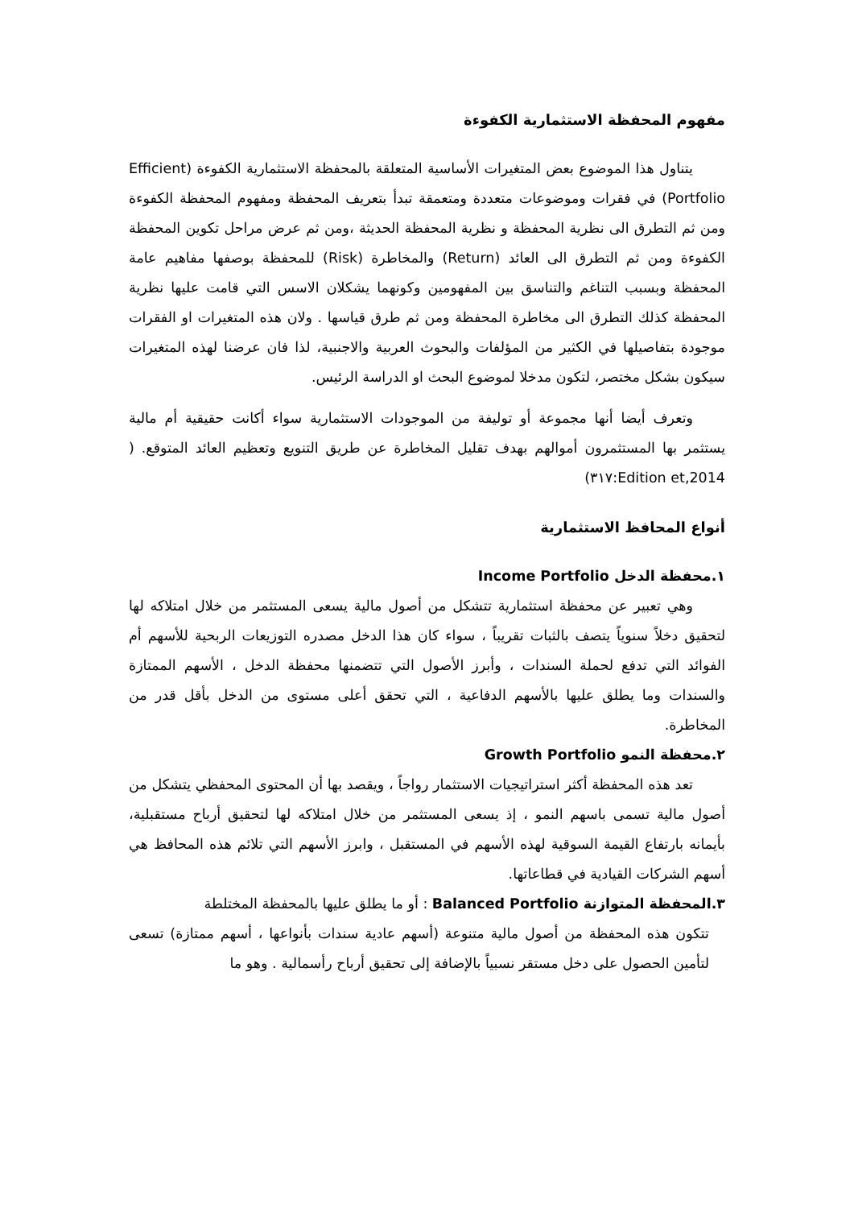مفهوم المحفظة الاستثمارية الكفوءة
يتناول هذا الموضوع بعض المتغيرات الأساسية المتعلقة بالمحفظة الاستثمارية الكفوءة (Efficient Portfolio) في فقرات وموضوعات متعددة ومتعمقة تبدأ بتعريف المحفظة ومفهوم المحفظة الكفوءة ومن ثم التطرق الى نظرية المحفظة و نظرية المحفظة الحديثة ،ومن ثم عرض مراحل تكوين المحفظة الكفوءة ومن ثم التطرق الى العائد (Return) والمخاطرة (Risk) للمحفظة بوصفها مفاهيم عامة المحفظة وبسبب التناغم والتناسق بين المفهومين وكونهما يشكلان الاسس التي قامت عليها نظرية المحفظة كذلك التطرق الى مخاطرة المحفظة ومن ثم طرق قياسها . ولان هذه المتغيرات او الفقرات موجودة بتفاصيلها في الكثير من المؤلفات والبحوث العربية والاجنبية، لذا فان عرضنا لهذه المتغيرات سيكون بشكل مختصر، لتكون مدخلا لموضوع البحث او الدراسة الرئيس.
وتعرف أيضا أنها مجموعة أو توليفة من الموجودات الاستثمارية سواء أكانت حقيقية أم مالية يستثمر بها المستثمرون أموالهم بهدف تقليل المخاطرة عن طريق التنويع وتعظيم العائد المتوقع. ( Edition et,2014:٣١٧)
أنواع المحافظ الاستثمارية
١.محفظة الدخل Income Portfolio
وهي تعبير عن محفظة استثمارية تتشكل من أصول مالية يسعى المستثمر من خلال امتلاكه لها لتحقيق دخلاً سنوياً يتصف بالثبات تقريباً ، سواء كان هذا الدخل مصدره التوزيعات الربحية للأسهم أم الفوائد التي تدفع لحملة السندات ، وأبرز الأصول التي تتضمنها محفظة الدخل ، الأسهم الممتازة والسندات وما يطلق عليها بالأسهم الدفاعية ، التي تحقق أعلى مستوى من الدخل بأقل قدر من المخاطرة.
٢.محفظة النمو Growth Portfolio
تعد هذه المحفظة أكثر استراتيجيات الاستثمار رواجاً ، ويقصد بها أن المحتوى المحفظي يتشكل من أصول مالية تسمى باسهم النمو ، إذ يسعى المستثمر من خلال امتلاكه لها لتحقيق أرباح مستقبلية، بأيمانه بارتفاع القيمة السوقية لهذه الأسهم في المستقبل ، وابرز الأسهم التي تلائم هذه المحافظ هي أسهم الشركات القيادية في قطاعاتها.
٣.المحفظة المتوازنة Balanced Portfolio : أو ما يطلق عليها بالمحفظة المختلطة
تتكون هذه المحفظة من أصول مالية متنوعة (أسهم عادية سندات بأنواعها ، أسهم ممتازة) تسعى لتأمين الحصول على دخل مستقر نسبياً بالإضافة إلى تحقيق أرباح رأسمالية . وهو ما